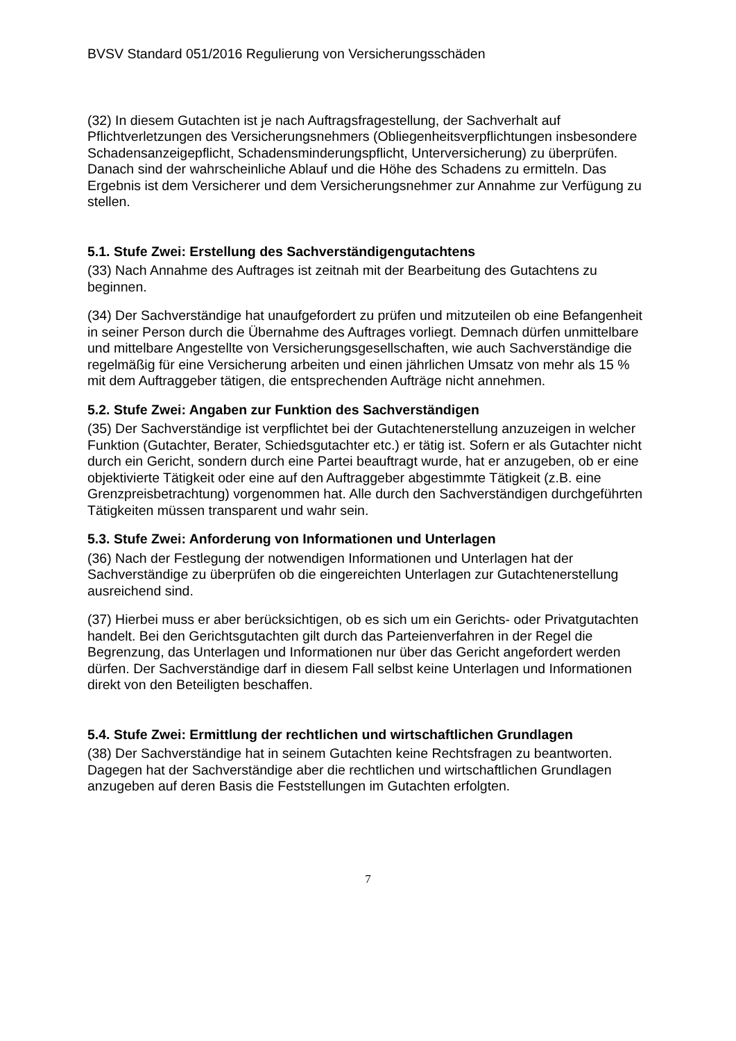BVSV Standard 051/2016 Regulierung von Versicherungsschäden
(32) In diesem Gutachten ist je nach Auftragsfragestellung, der Sachverhalt auf Pflichtverletzungen des Versicherungsnehmers (Obliegenheitsverpflichtungen insbesondere Schadensanzeigepflicht, Schadensminderungspflicht, Unterversicherung) zu überprüfen. Danach sind der wahrscheinliche Ablauf und die Höhe des Schadens zu ermitteln. Das Ergebnis ist dem Versicherer und dem Versicherungsnehmer zur Annahme zur Verfügung zu stellen.
5.1. Stufe Zwei: Erstellung des Sachverständigengutachtens
(33) Nach Annahme des Auftrages ist zeitnah mit der Bearbeitung des Gutachtens zu beginnen.
(34) Der Sachverständige hat unaufgefordert zu prüfen und mitzuteilen ob eine Befangenheit in seiner Person durch die Übernahme des Auftrages vorliegt. Demnach dürfen unmittelbare und mittelbare Angestellte von Versicherungsgesellschaften, wie auch Sachverständige die regelmäßig für eine Versicherung arbeiten und einen jährlichen Umsatz von mehr als 15 % mit dem Auftraggeber tätigen, die entsprechenden Aufträge nicht annehmen.
5.2. Stufe Zwei: Angaben zur Funktion des Sachverständigen
(35) Der Sachverständige ist verpflichtet bei der Gutachtenerstellung anzuzeigen in welcher Funktion (Gutachter, Berater, Schiedsgutachter etc.) er tätig ist. Sofern er als Gutachter nicht durch ein Gericht, sondern durch eine Partei beauftragt wurde, hat er anzugeben, ob er eine objektivierte Tätigkeit oder eine auf den Auftraggeber abgestimmte Tätigkeit (z.B. eine Grenzpreisbetrachtung) vorgenommen hat. Alle durch den Sachverständigen durchgeführten Tätigkeiten müssen transparent und wahr sein.
5.3. Stufe Zwei: Anforderung von Informationen und Unterlagen
(36) Nach der Festlegung der notwendigen Informationen und Unterlagen hat der Sachverständige zu überprüfen ob die eingereichten Unterlagen zur Gutachtenerstellung ausreichend sind.
(37) Hierbei muss er aber berücksichtigen, ob es sich um ein Gerichts- oder Privatgutachten handelt. Bei den Gerichtsgutachten gilt durch das Parteienverfahren in der Regel die Begrenzung, das Unterlagen und Informationen nur über das Gericht angefordert werden dürfen. Der Sachverständige darf in diesem Fall selbst keine Unterlagen und Informationen direkt von den Beteiligten beschaffen.
5.4. Stufe Zwei: Ermittlung der rechtlichen und wirtschaftlichen Grundlagen
(38) Der Sachverständige hat in seinem Gutachten keine Rechtsfragen zu beantworten. Dagegen hat der Sachverständige aber die rechtlichen und wirtschaftlichen Grundlagen anzugeben auf deren Basis die Feststellungen im Gutachten erfolgten.
7